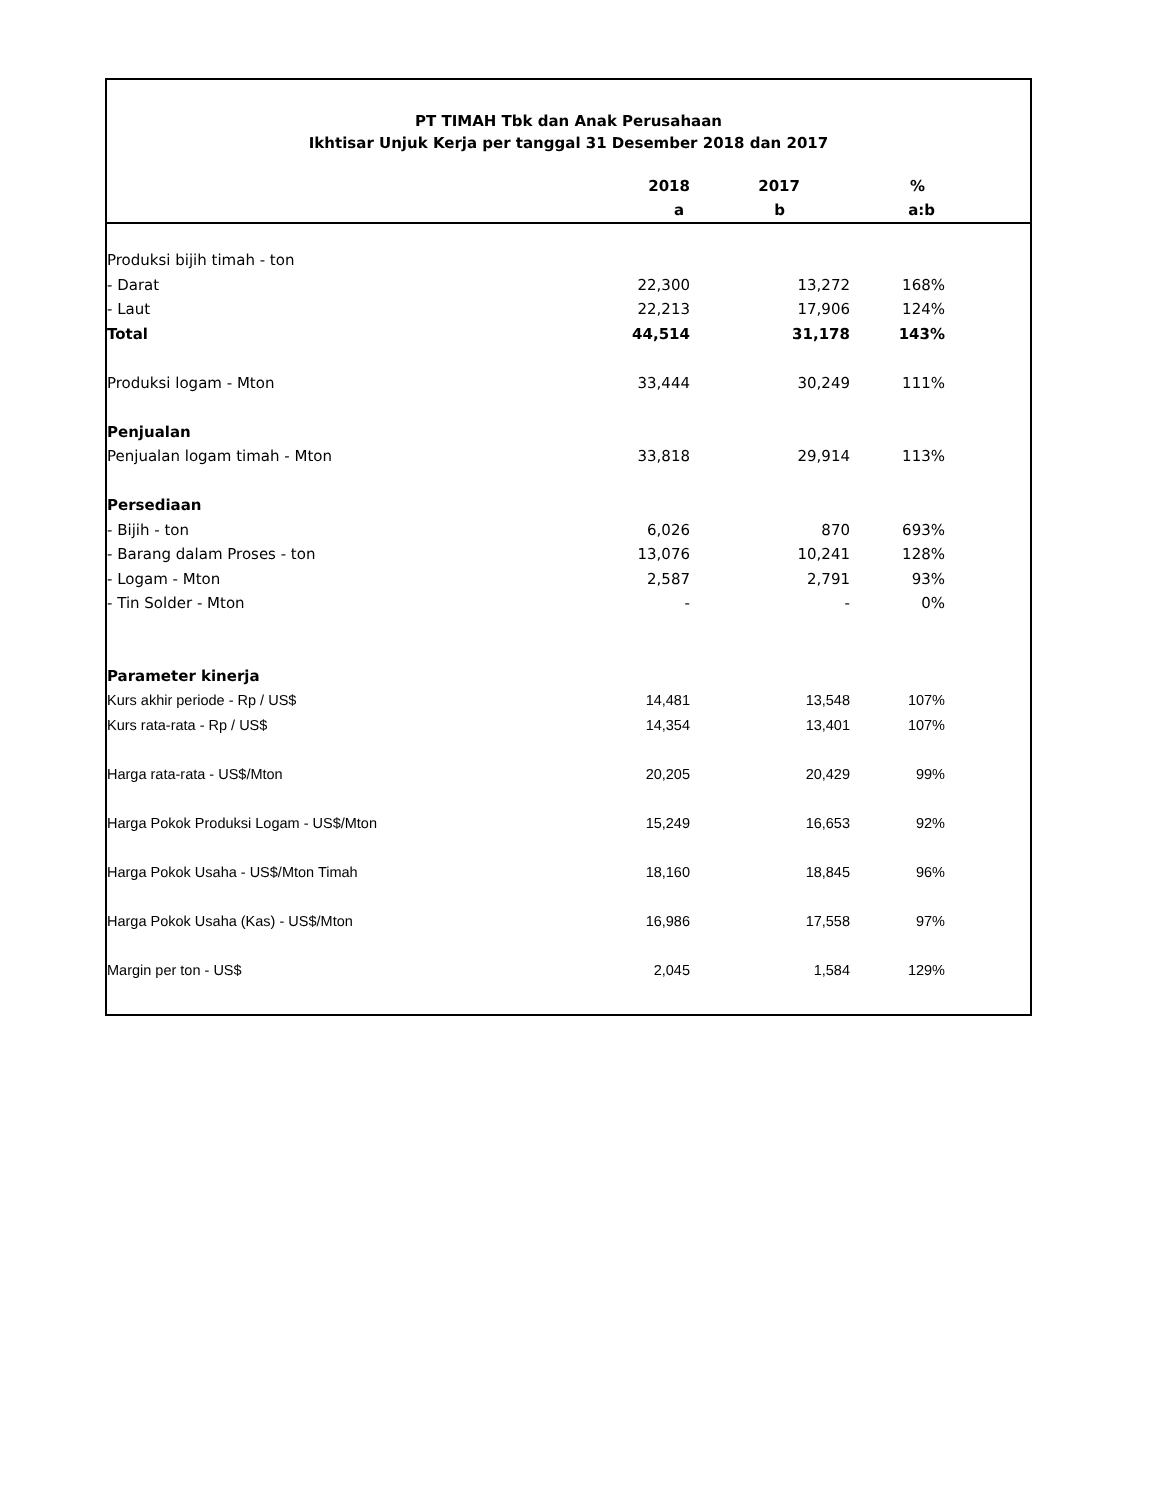PT TIMAH Tbk dan Anak Perusahaan
Ikhtisar Unjuk Kerja per tanggal 31 Desember 2018 dan 2017
| | 2018 | 2017 | % | |
| --- | --- | --- | --- | --- |
| | a | b | a:b | |
| Produksi bijih timah - ton | | | | |
| - Darat | 22,300 | 13,272 | 168% | |
| - Laut | 22,213 | 17,906 | 124% | |
| Total | 44,514 | 31,178 | 143% | |
| Produksi logam - Mton | 33,444 | 30,249 | 111% | |
| Penjualan | | | | |
| Penjualan logam timah - Mton | 33,818 | 29,914 | 113% | |
| Persediaan | | | | |
| - Bijih - ton | 6,026 | 870 | 693% | |
| - Barang dalam Proses - ton | 13,076 | 10,241 | 128% | |
| - Logam - Mton | 2,587 | 2,791 | 93% | |
| - Tin Solder - Mton | - | - | 0% | |
| Parameter kinerja | | | | |
| Kurs akhir periode - Rp / US$ | 14,481 | 13,548 | 107% | |
| Kurs rata-rata - Rp / US$ | 14,354 | 13,401 | 107% | |
| Harga rata-rata - US$/Mton | 20,205 | 20,429 | 99% | |
| Harga Pokok Produksi Logam - US$/Mton | 15,249 | 16,653 | 92% | |
| Harga Pokok Usaha - US$/Mton Timah | 18,160 | 18,845 | 96% | |
| Harga Pokok Usaha (Kas) - US$/Mton | 16,986 | 17,558 | 97% | |
| Margin per ton - US$ | 2,045 | 1,584 | 129% | |